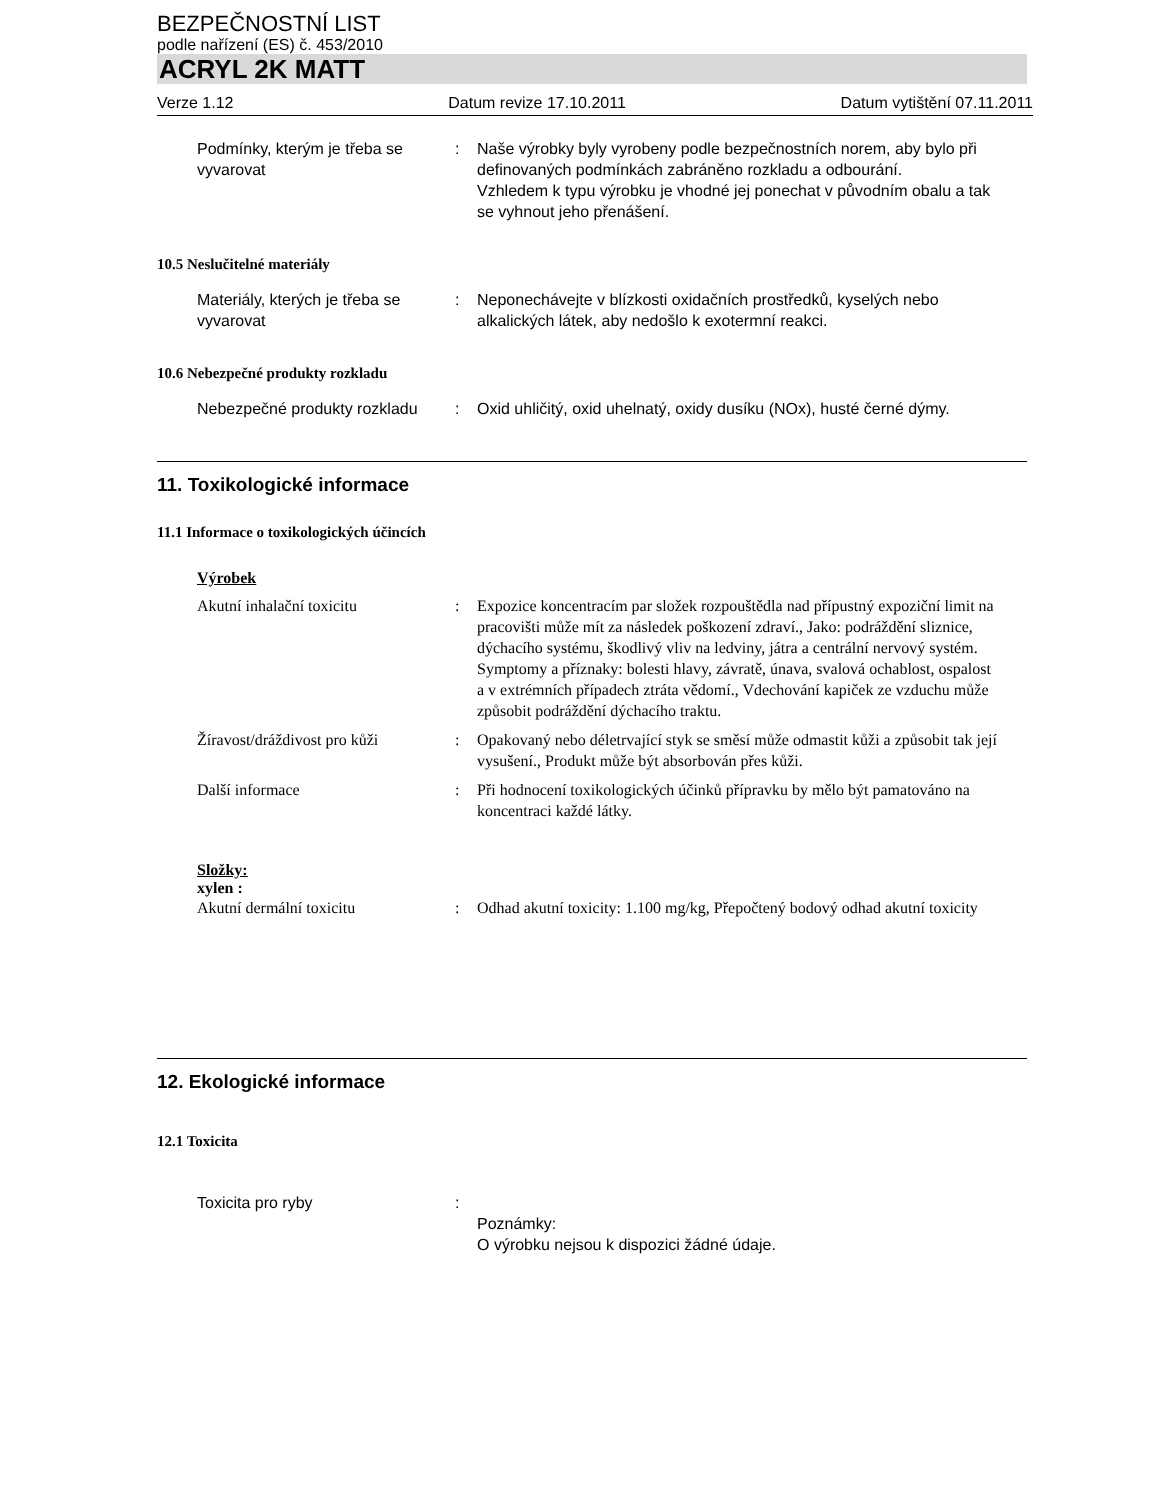BEZPEČNOSTNÍ LIST
podle nařízení (ES) č. 453/2010
ACRYL 2K MATT
Verze 1.12 Datum revize 17.10.2011 Datum vytištění 07.11.2011
Podmínky, kterým je třeba se vyvarovat
: Naše výrobky byly vyrobeny podle bezpečnostních norem, aby bylo při definovaných podmínkách zabráněno rozkladu a odbourání.
Vzhledem k typu výrobku je vhodné jej ponechat v původním obalu a tak se vyhnout jeho přenášení.
10.5 Neslučitelné materiály
Materiály, kterých je třeba se vyvarovat
: Neponechávejte v blízkosti oxidačních prostředků, kyselých nebo alkalických látek, aby nedošlo k exotermní reakci.
10.6 Nebezpečné produkty rozkladu
Nebezpečné produkty rozkladu
: Oxid uhličitý, oxid uhelnatý, oxidy dusíku (NOx), husté černé dýmy.
11. Toxikologické informace
11.1 Informace o toxikologických účincích
Výrobek
Akutní inhalační toxicitu : Expozice koncentracím par složek rozpouštědla nad přípustný expoziční limit na pracovišti může mít za následek poškození zdraví., Jako: podráždění sliznice, dýchacího systému, škodlivý vliv na ledviny, játra a centrální nervový systém. Symptomy a příznaky: bolesti hlavy, závratě, únava, svalová ochablost, ospalost a v extrémních případech ztráta vědomí., Vdechování kapiček ze vzduchu může způsobit podráždění dýchacího traktu.
Žíravost/dráždivost pro kůži
: Opakovaný nebo déletrvající styk se směsí může odmastit kůži a způsobit tak její vysušení., Produkt může být absorbován přes kůži.
Další informace : Při hodnocení toxikologických účinků přípravku by mělo být pamatováno na koncentraci každé látky.
Složky:
xylen :
Akutní dermální toxicitu : Odhad akutní toxicity: 1.100 mg/kg, Přepočtený bodový odhad akutní toxicity
12. Ekologické informace
12.1 Toxicita
Toxicita pro ryby :
Poznámky:
O výrobku nejsou k dispozici žádné údaje.